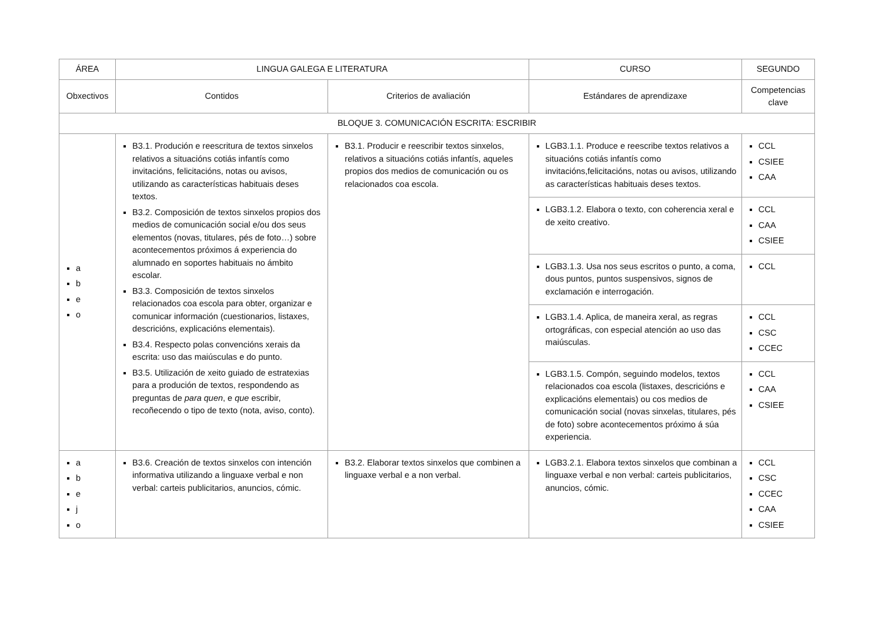| ÁREA | LINGUA GALEGA E LITERATURA | | CURSO | SEGUNDO |
| --- | --- | --- | --- | --- |
| Obxectivos | Contidos | Criterios de avaliación | Estándares de aprendizaxe | Competencias clave |
| BLOQUE 3. COMUNICACIÓN ESCRITA: ESCRIBIR | | | | |
| a b e o | B3.1. Produción e reescritura de textos sinxelos relativos a situacións cotiás infantís como invitacións, felicitacións, notas ou avisos, utilizando as características habituais deses textos. B3.2. Composición de textos sinxelos propios dos medios de comunicación social e/ou dos seus elementos (novas, titulares, pés de foto…) sobre acontecementos próximos á experiencia do alumnado en soportes habituais no ámbito escolar. B3.3. Composición de textos sinxelos relacionados coa escola para obter, organizar e comunicar información (cuestionarios, listaxes, descricións, explicacións elementais). B3.4. Respecto polas convencións xerais da escrita: uso das maiúsculas e do punto. B3.5. Utilización de xeito guiado de estratexias para a produción de textos, respondendo as preguntas de para quen , e que escribir, recoñecendo o tipo de texto (nota, aviso, conto). | B3.1. Producir e reescribir textos sinxelos, relativos a situacións cotiás infantís, aqueles propios dos medios de comunicación ou os relacionados coa escola. | LGB3.1.1. Produce e reescribe textos relativos a situacións cotiás infantís como invitacións,felicitacións, notas ou avisos, utilizando as características habituais deses textos. | CCL CSIEE CAA |
| | | | LGB3.1.2. Elabora o texto, con coherencia xeral e de xeito creativo. | CCL CAA CSIEE |
| | | | LGB3.1.3. Usa nos seus escritos o punto, a coma, dous puntos, puntos suspensivos, signos de exclamación e interrogación. | CCL |
| | | | LGB3.1.4. Aplica, de maneira xeral, as regras ortográficas, con especial atención ao uso das maiúsculas. | CCL CSC CCEC |
| | | | LGB3.1.5. Compón, seguindo modelos, textos relacionados coa escola (listaxes, descricións e explicacións elementais) ou cos medios de comunicación social (novas sinxelas, titulares, pés de foto) sobre acontecementos próximo á súa experiencia. | CCL CAA CSIEE |
| a b e j o | B3.6. Creación de textos sinxelos con intención informativa utilizando a linguaxe verbal e non verbal: carteis publicitarios, anuncios, cómic. | B3.2. Elaborar textos sinxelos que combinen a linguaxe verbal e a non verbal. | LGB3.2.1. Elabora textos sinxelos que combinan a linguaxe verbal e non verbal: carteis publicitarios, anuncios, cómic. | CCL CSC CCEC CAA CSIEE |